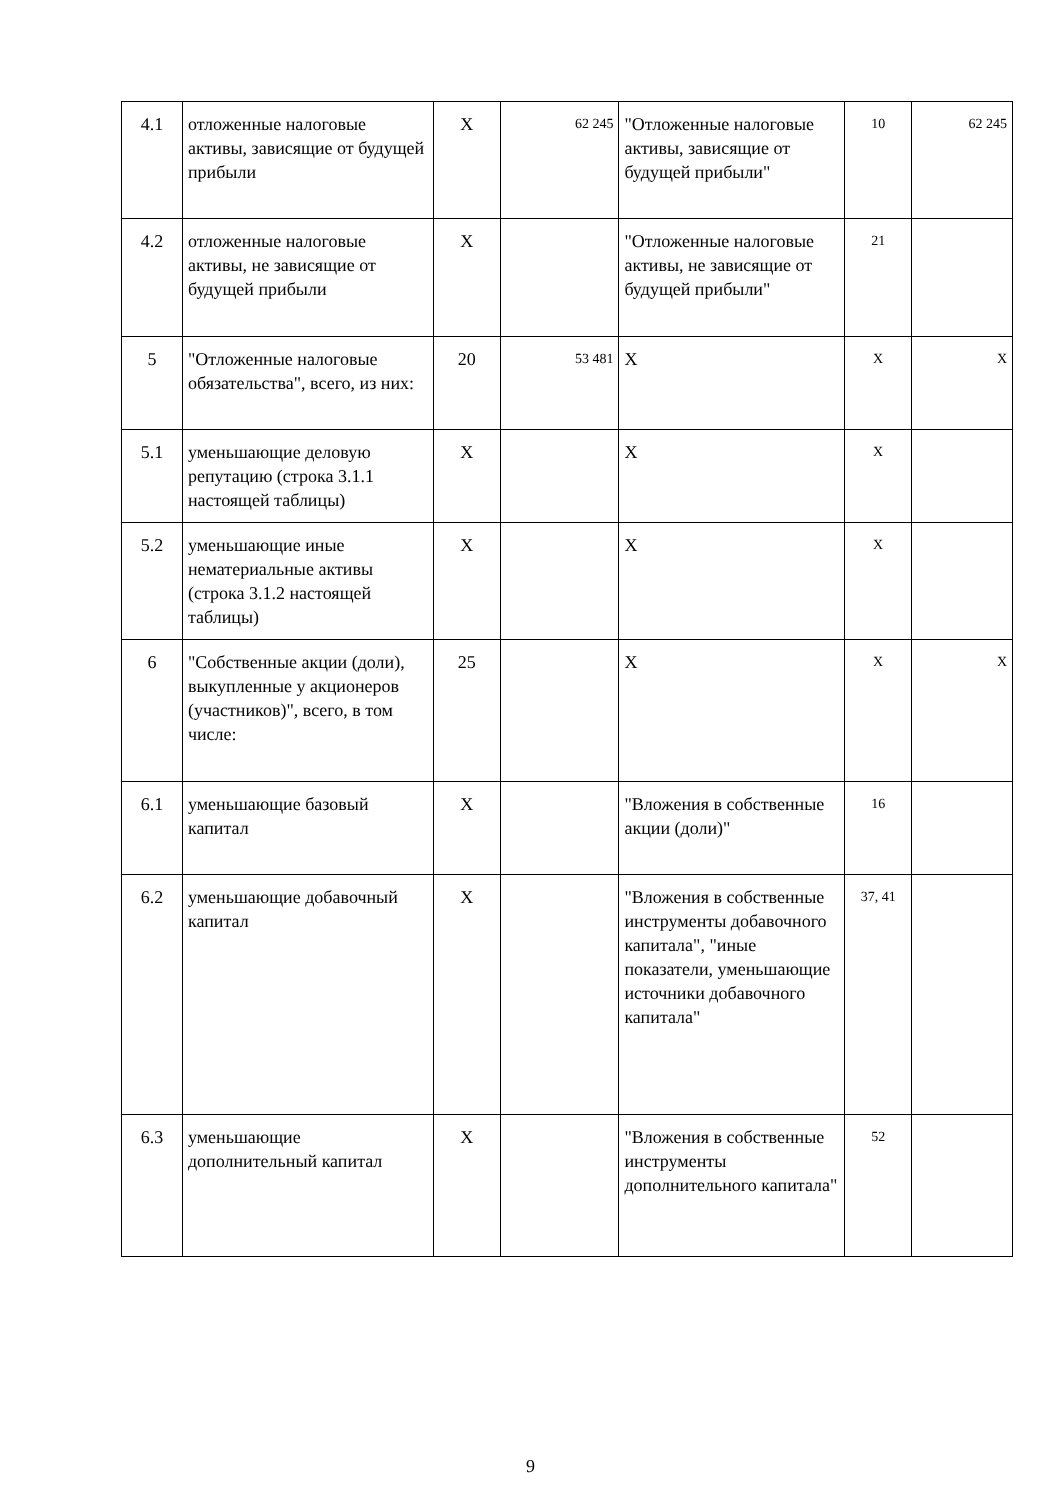| 4.1 | отложенные налоговые активы, зависящие от будущей прибыли | Х | 62 245 | "Отложенные налоговые активы, зависящие от будущей прибыли" | 10 | 62 245 |
| 4.2 | отложенные налоговые активы, не зависящие от будущей прибыли | Х | | "Отложенные налоговые активы, не зависящие от будущей прибыли" | 21 | |
| 5 | "Отложенные налоговые обязательства", всего, из них: | 20 | 53 481 | Х | Х | Х |
| 5.1 | уменьшающие деловую репутацию (строка 3.1.1 настоящей таблицы) | Х | | Х | Х | |
| 5.2 | уменьшающие иные нематериальные активы (строка 3.1.2 настоящей таблицы) | Х | | Х | Х | |
| 6 | "Собственные акции (доли), выкупленные у акционеров (участников)", всего, в том числе: | 25 | | Х | Х | Х |
| 6.1 | уменьшающие базовый капитал | Х | | "Вложения в собственные акции (доли)" | 16 | |
| 6.2 | уменьшающие добавочный капитал | Х | | "Вложения в собственные инструменты добавочного капитала", "иные показатели, уменьшающие источники добавочного капитала" | 37, 41 | |
| 6.3 | уменьшающие дополнительный капитал | Х | | "Вложения в собственные инструменты дополнительного капитала" | 52 | |
9